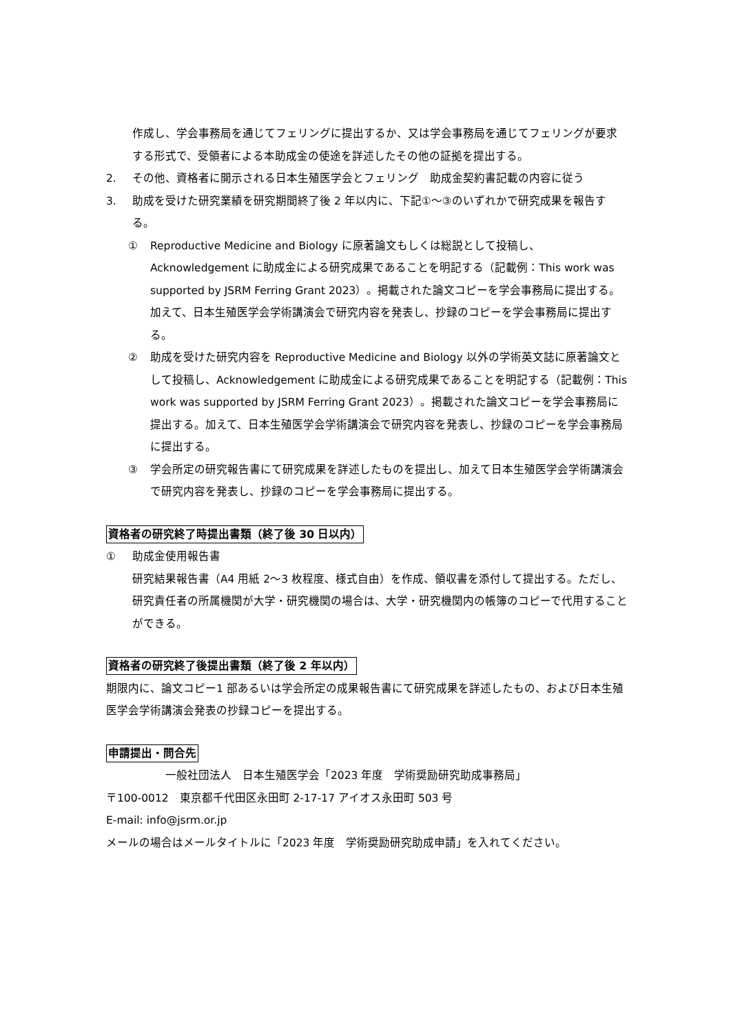作成し、学会事務局を通じてフェリングに提出するか、又は学会事務局を通じてフェリングが要求する形式で、受領者による本助成金の使途を詳述したその他の証拠を提出する。
2. その他、資格者に開示される日本生殖医学会とフェリング　助成金契約書記載の内容に従う
3. 助成を受けた研究業績を研究期間終了後 2 年以内に、下記①～③のいずれかで研究成果を報告する。
① Reproductive Medicine and Biology に原著論文もしくは総説として投稿し、Acknowledgement に助成金による研究成果であることを明記する（記載例：This work was supported by JSRM Ferring Grant 2023）。掲載された論文コピーを学会事務局に提出する。加えて、日本生殖医学会学術講演会で研究内容を発表し、抄録のコピーを学会事務局に提出する。
② 助成を受けた研究内容を Reproductive Medicine and Biology 以外の学術英文誌に原著論文として投稿し、Acknowledgement に助成金による研究成果であることを明記する（記載例：This work was supported by JSRM Ferring Grant 2023）。掲載された論文コピーを学会事務局に提出する。加えて、日本生殖医学会学術講演会で研究内容を発表し、抄録のコピーを学会事務局に提出する。
③ 学会所定の研究報告書にて研究成果を詳述したものを提出し、加えて日本生殖医学会学術講演会で研究内容を発表し、抄録のコピーを学会事務局に提出する。
資格者の研究終了時提出書類（終了後 30 日以内）
① 助成金使用報告書
研究結果報告書（A4 用紙 2～3 枚程度、様式自由）を作成、領収書を添付して提出する。ただし、研究責任者の所属機関が大学・研究機関の場合は、大学・研究機関内の帳簿のコピーで代用することができる。
資格者の研究終了後提出書類（終了後 2 年以内）
期限内に、論文コピー1 部あるいは学会所定の成果報告書にて研究成果を詳述したもの、および日本生殖医学会学術講演会発表の抄録コピーを提出する。
申請提出・問合先
一般社団法人　日本生殖医学会「2023 年度　学術奨励研究助成事務局」
〒100-0012　東京都千代田区永田町 2-17-17 アイオス永田町 503 号
E-mail: info@jsrm.or.jp
メールの場合はメールタイトルに「2023 年度　学術奨励研究助成申請」を入れてください。